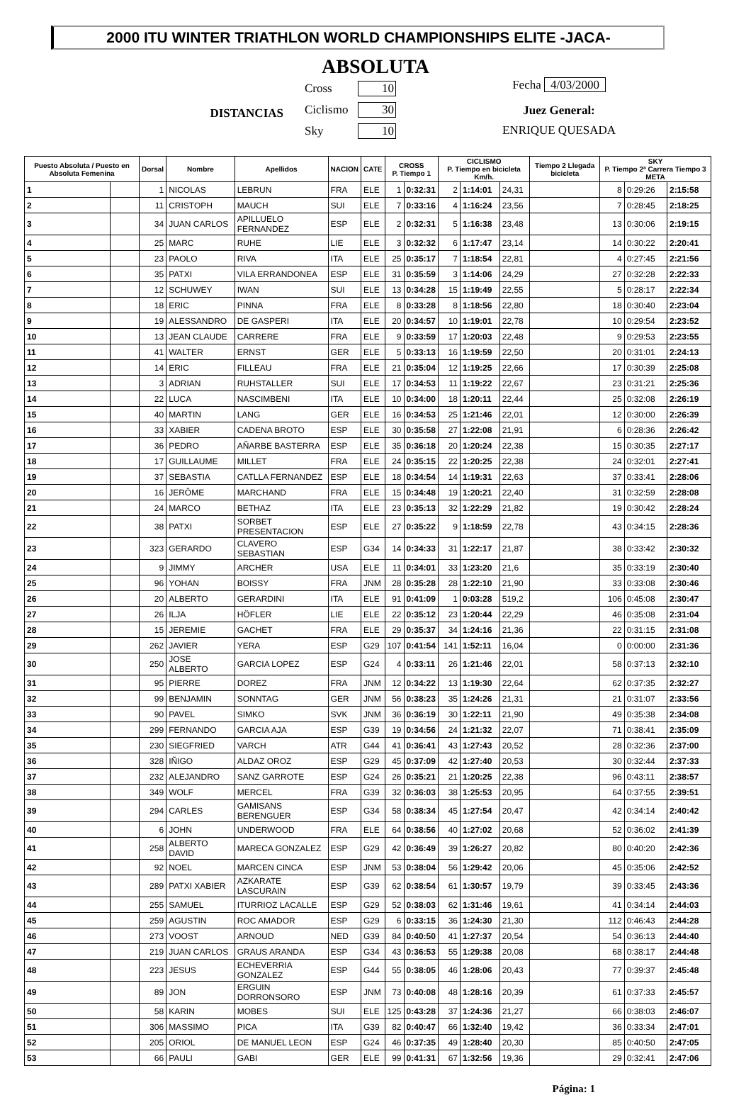2000 ITU WINTER TRIATHLON WORLD CHAMPIONSHIPS ELITE -JACA-
ABSOLUTA
DISTANCIAS
Cross 10
Ciclismo 30
Sky 10
Fecha 4/03/2000
Juez General:
ENRIQUE QUESADA
| Puesto Absoluta / Puesto en Absoluta Femenina | | Dorsal | Nombre | Apellidos | NACION | CATE | CROSS P. Tiempo 1 | | CICLISMO P. Tiempo en bicicleta Km/h. | | | Tiempo 2 Llegada bicicleta | SKY P. Tiempo 2ª Carrera Tiempo 3 META | | |
| --- | --- | --- | --- | --- | --- | --- | --- | --- | --- | --- | --- | --- | --- | --- | --- |
| 1 | | 1 | NICOLAS | LEBRUN | FRA | ELE | 1 | 0:32:31 | 2 | 1:14:01 | 24,31 | | 8 | 0:29:26 | 2:15:58 |
| 2 | | 11 | CRISTOPH | MAUCH | SUI | ELE | 7 | 0:33:16 | 4 | 1:16:24 | 23,56 | | 7 | 0:28:45 | 2:18:25 |
| 3 | | 34 | JUAN CARLOS | APILLUELO FERNANDEZ | ESP | ELE | 2 | 0:32:31 | 5 | 1:16:38 | 23,48 | | 13 | 0:30:06 | 2:19:15 |
| 4 | | 25 | MARC | RUHE | LIE | ELE | 3 | 0:32:32 | 6 | 1:17:47 | 23,14 | | 14 | 0:30:22 | 2:20:41 |
| 5 | | 23 | PAOLO | RIVA | ITA | ELE | 25 | 0:35:17 | 7 | 1:18:54 | 22,81 | | 4 | 0:27:45 | 2:21:56 |
| 6 | | 35 | PATXI | VILA ERRANDONEA | ESP | ELE | 31 | 0:35:59 | 3 | 1:14:06 | 24,29 | | 27 | 0:32:28 | 2:22:33 |
| 7 | | 12 | SCHUWEY | IWAN | SUI | ELE | 13 | 0:34:28 | 15 | 1:19:49 | 22,55 | | 5 | 0:28:17 | 2:22:34 |
| 8 | | 18 | ERIC | PINNA | FRA | ELE | 8 | 0:33:28 | 8 | 1:18:56 | 22,80 | | 18 | 0:30:40 | 2:23:04 |
| 9 | | 19 | ALESSANDRO | DE GASPERI | ITA | ELE | 20 | 0:34:57 | 10 | 1:19:01 | 22,78 | | 10 | 0:29:54 | 2:23:52 |
| 10 | | 13 | JEAN CLAUDE | CARRERE | FRA | ELE | 9 | 0:33:59 | 17 | 1:20:03 | 22,48 | | 9 | 0:29:53 | 2:23:55 |
| 11 | | 41 | WALTER | ERNST | GER | ELE | 5 | 0:33:13 | 16 | 1:19:59 | 22,50 | | 20 | 0:31:01 | 2:24:13 |
| 12 | | 14 | ERIC | FILLEAU | FRA | ELE | 21 | 0:35:04 | 12 | 1:19:25 | 22,66 | | 17 | 0:30:39 | 2:25:08 |
| 13 | | 3 | ADRIAN | RUHSTALLER | SUI | ELE | 17 | 0:34:53 | 11 | 1:19:22 | 22,67 | | 23 | 0:31:21 | 2:25:36 |
| 14 | | 22 | LUCA | NASCIMBENI | ITA | ELE | 10 | 0:34:00 | 18 | 1:20:11 | 22,44 | | 25 | 0:32:08 | 2:26:19 |
| 15 | | 40 | MARTIN | LANG | GER | ELE | 16 | 0:34:53 | 25 | 1:21:46 | 22,01 | | 12 | 0:30:00 | 2:26:39 |
| 16 | | 33 | XABIER | CADENA BROTO | ESP | ELE | 30 | 0:35:58 | 27 | 1:22:08 | 21,91 | | 6 | 0:28:36 | 2:26:42 |
| 17 | | 36 | PEDRO | AÑARBE BASTERRA | ESP | ELE | 35 | 0:36:18 | 20 | 1:20:24 | 22,38 | | 15 | 0:30:35 | 2:27:17 |
| 18 | | 17 | GUILLAUME | MILLET | FRA | ELE | 24 | 0:35:15 | 22 | 1:20:25 | 22,38 | | 24 | 0:32:01 | 2:27:41 |
| 19 | | 37 | SEBASTIA | CATLLA FERNANDEZ | ESP | ELE | 18 | 0:34:54 | 14 | 1:19:31 | 22,63 | | 37 | 0:33:41 | 2:28:06 |
| 20 | | 16 | JERÔME | MARCHAND | FRA | ELE | 15 | 0:34:48 | 19 | 1:20:21 | 22,40 | | 31 | 0:32:59 | 2:28:08 |
| 21 | | 24 | MARCO | BETHAZ | ITA | ELE | 23 | 0:35:13 | 32 | 1:22:29 | 21,82 | | 19 | 0:30:42 | 2:28:24 |
| 22 | | 38 | PATXI | SORBET PRESENTACION | ESP | ELE | 27 | 0:35:22 | 9 | 1:18:59 | 22,78 | | 43 | 0:34:15 | 2:28:36 |
| 23 | | 323 | GERARDO | CLAVERO SEBASTIAN | ESP | G34 | 14 | 0:34:33 | 31 | 1:22:17 | 21,87 | | 38 | 0:33:42 | 2:30:32 |
| 24 | | 9 | JIMMY | ARCHER | USA | ELE | 11 | 0:34:01 | 33 | 1:23:20 | 21,6 | | 35 | 0:33:19 | 2:30:40 |
| 25 | | 96 | YOHAN | BOISSY | FRA | JNM | 28 | 0:35:28 | 28 | 1:22:10 | 21,90 | | 33 | 0:33:08 | 2:30:46 |
| 26 | | 20 | ALBERTO | GERARDINI | ITA | ELE | 91 | 0:41:09 | 1 | 0:03:28 | 519,2 | | 106 | 0:45:08 | 2:30:47 |
| 27 | | 26 | ILJA | HÖFLER | LIE | ELE | 22 | 0:35:12 | 23 | 1:20:44 | 22,29 | | 46 | 0:35:08 | 2:31:04 |
| 28 | | 15 | JEREMIE | GACHET | FRA | ELE | 29 | 0:35:37 | 34 | 1:24:16 | 21,36 | | 22 | 0:31:15 | 2:31:08 |
| 29 | | 262 | JAVIER | YERA | ESP | G29 | 107 | 0:41:54 | 141 | 1:52:11 | 16,04 | | 0 | 0:00:00 | 2:31:36 |
| 30 | | 250 | JOSE ALBERTO | GARCIA LOPEZ | ESP | G24 | 4 | 0:33:11 | 26 | 1:21:46 | 22,01 | | 58 | 0:37:13 | 2:32:10 |
| 31 | | 95 | PIERRE | DOREZ | FRA | JNM | 12 | 0:34:22 | 13 | 1:19:30 | 22,64 | | 62 | 0:37:35 | 2:32:27 |
| 32 | | 99 | BENJAMIN | SONNTAG | GER | JNM | 56 | 0:38:23 | 35 | 1:24:26 | 21,31 | | 21 | 0:31:07 | 2:33:56 |
| 33 | | 90 | PAVEL | SIMKO | SVK | JNM | 36 | 0:36:19 | 30 | 1:22:11 | 21,90 | | 49 | 0:35:38 | 2:34:08 |
| 34 | | 299 | FERNANDO | GARCIA AJA | ESP | G39 | 19 | 0:34:56 | 24 | 1:21:32 | 22,07 | | 71 | 0:38:41 | 2:35:09 |
| 35 | | 230 | SIEGFRIED | VARCH | ATR | G44 | 41 | 0:36:41 | 43 | 1:27:43 | 20,52 | | 28 | 0:32:36 | 2:37:00 |
| 36 | | 328 | IÑIGO | ALDAZ OROZ | ESP | G29 | 45 | 0:37:09 | 42 | 1:27:40 | 20,53 | | 30 | 0:32:44 | 2:37:33 |
| 37 | | 232 | ALEJANDRO | SANZ GARROTE | ESP | G24 | 26 | 0:35:21 | 21 | 1:20:25 | 22,38 | | 96 | 0:43:11 | 2:38:57 |
| 38 | | 349 | WOLF | MERCEL | FRA | G39 | 32 | 0:36:03 | 38 | 1:25:53 | 20,95 | | 64 | 0:37:55 | 2:39:51 |
| 39 | | 294 | CARLES | GAMISANS BERENGUER | ESP | G34 | 58 | 0:38:34 | 45 | 1:27:54 | 20,47 | | 42 | 0:34:14 | 2:40:42 |
| 40 | | 6 | JOHN | UNDERWOOD | FRA | ELE | 64 | 0:38:56 | 40 | 1:27:02 | 20,68 | | 52 | 0:36:02 | 2:41:39 |
| 41 | | 258 | ALBERTO DAVID | MARECA GONZALEZ | ESP | G29 | 42 | 0:36:49 | 39 | 1:26:27 | 20,82 | | 80 | 0:40:20 | 2:42:36 |
| 42 | | 92 | NOEL | MARCEN CINCA | ESP | JNM | 53 | 0:38:04 | 56 | 1:29:42 | 20,06 | | 45 | 0:35:06 | 2:42:52 |
| 43 | | 289 | PATXI XABIER | AZKARATE LASCURAIN | ESP | G39 | 62 | 0:38:54 | 61 | 1:30:57 | 19,79 | | 39 | 0:33:45 | 2:43:36 |
| 44 | | 255 | SAMUEL | ITURRIOZ LACALLE | ESP | G29 | 52 | 0:38:03 | 62 | 1:31:46 | 19,61 | | 41 | 0:34:14 | 2:44:03 |
| 45 | | 259 | AGUSTIN | ROC AMADOR | ESP | G29 | 6 | 0:33:15 | 36 | 1:24:30 | 21,30 | | 112 | 0:46:43 | 2:44:28 |
| 46 | | 273 | VOOST | ARNOUD | NED | G39 | 84 | 0:40:50 | 41 | 1:27:37 | 20,54 | | 54 | 0:36:13 | 2:44:40 |
| 47 | | 219 | JUAN CARLOS | GRAUS ARANDA | ESP | G34 | 43 | 0:36:53 | 55 | 1:29:38 | 20,08 | | 68 | 0:38:17 | 2:44:48 |
| 48 | | 223 | JESUS | ECHEVERRIA GONZALEZ | ESP | G44 | 55 | 0:38:05 | 46 | 1:28:06 | 20,43 | | 77 | 0:39:37 | 2:45:48 |
| 49 | | 89 | JON | ERGUIN DORRONSORO | ESP | JNM | 73 | 0:40:08 | 48 | 1:28:16 | 20,39 | | 61 | 0:37:33 | 2:45:57 |
| 50 | | 58 | KARIN | MOBES | SUI | ELE | 125 | 0:43:28 | 37 | 1:24:36 | 21,27 | | 66 | 0:38:03 | 2:46:07 |
| 51 | | 306 | MASSIMO | PICA | ITA | G39 | 82 | 0:40:47 | 66 | 1:32:40 | 19,42 | | 36 | 0:33:34 | 2:47:01 |
| 52 | | 205 | ORIOL | DE MANUEL LEON | ESP | G24 | 46 | 0:37:35 | 49 | 1:28:40 | 20,30 | | 85 | 0:40:50 | 2:47:05 |
| 53 | | 66 | PAULI | GABI | GER | ELE | 99 | 0:41:31 | 67 | 1:32:56 | 19,36 | | 29 | 0:32:41 | 2:47:06 |
Página: 1